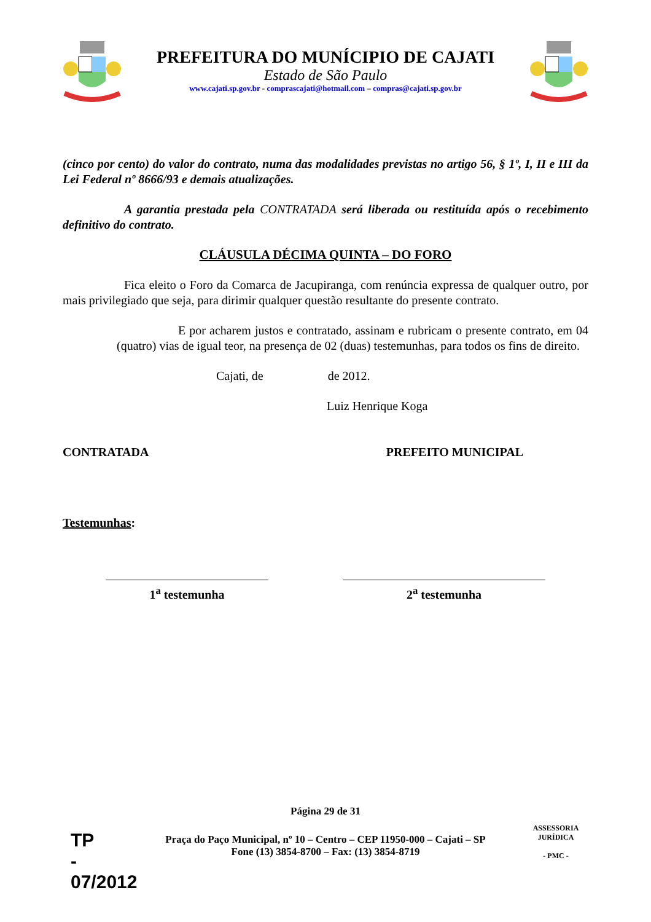PREFEITURA DO MUNÍCIPIO DE CAJATI
Estado de São Paulo
www.cajati.sp.gov.br - comprascajati@hotmail.com – compras@cajati.sp.gov.br
(cinco por cento) do valor do contrato, numa das modalidades previstas no artigo 56, § 1º, I, II e III da Lei Federal nº 8666/93 e demais atualizações.
A garantia prestada pela CONTRATADA será liberada ou restituída após o recebimento definitivo do contrato.
CLÁUSULA DÉCIMA QUINTA – DO FORO
Fica eleito o Foro da Comarca de Jacupiranga, com renúncia expressa de qualquer outro, por mais privilegiado que seja, para dirimir qualquer questão resultante do presente contrato.
E por acharem justos e contratado, assinam e rubricam o presente contrato, em 04 (quatro) vias de igual teor, na presença de 02 (duas) testemunhas, para todos os fins de direito.
Cajati, de de 2012.
Luiz Henrique Koga
CONTRATADA PREFEITO MUNICIPAL
Testemunhas:
1<sup>a</sup> testemunha 2<sup>a</sup> testemunha
Página 29 de 31
Praça do Paço Municipal, nº 10 – Centro – CEP 11950-000 – Cajati – SP
Fone (13) 3854-8700 – Fax: (13) 3854-8719
TP
-
07/2012
ASSESSORIA JURÍDICA
- PMC -